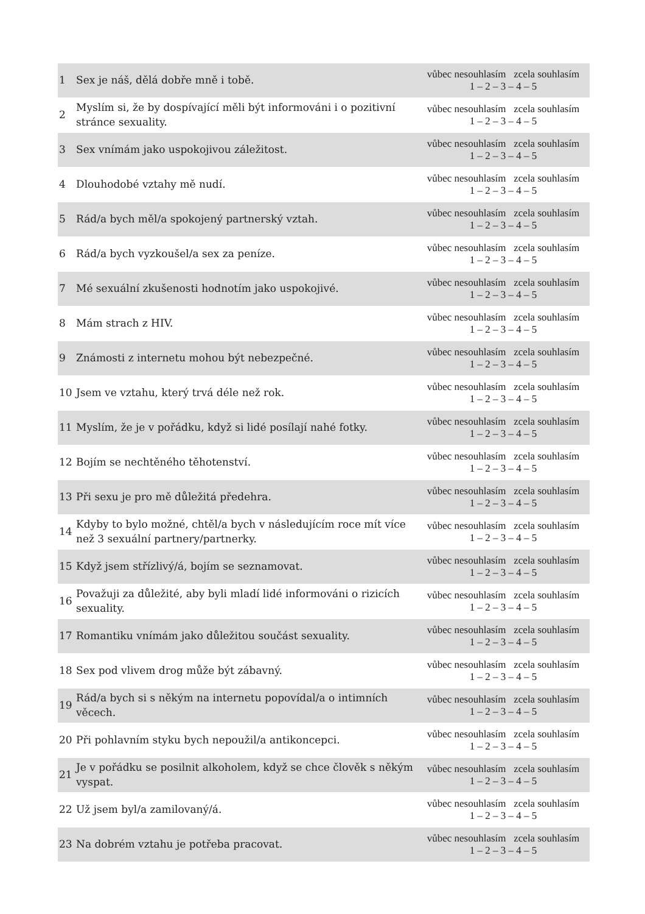| 1 | Sex je náš, dělá dobře mně i tobě. | vůbec nesouhlasím zcela souhlasím 1 – 2 – 3 – 4 – 5 |
| 2 | Myslím si, že by dospívající měli být informováni i o pozitivní stránce sexuality. | vůbec nesouhlasím zcela souhlasím 1 – 2 – 3 – 4 – 5 |
| 3 | Sex vnímám jako uspokojivou záležitost. | vůbec nesouhlasím zcela souhlasím 1 – 2 – 3 – 4 – 5 |
| 4 | Dlouhodobé vztahy mě nudí. | vůbec nesouhlasím zcela souhlasím 1 – 2 – 3 – 4 – 5 |
| 5 | Rád/a bych měl/a spokojený partnerský vztah. | vůbec nesouhlasím zcela souhlasím 1 – 2 – 3 – 4 – 5 |
| 6 | Rád/a bych vyzkoušel/a sex za peníze. | vůbec nesouhlasím zcela souhlasím 1 – 2 – 3 – 4 – 5 |
| 7 | Mé sexuální zkušenosti hodnotím jako uspokojivé. | vůbec nesouhlasím zcela souhlasím 1 – 2 – 3 – 4 – 5 |
| 8 | Mám strach z HIV. | vůbec nesouhlasím zcela souhlasím 1 – 2 – 3 – 4 – 5 |
| 9 | Známosti z internetu mohou být nebezpečné. | vůbec nesouhlasím zcela souhlasím 1 – 2 – 3 – 4 – 5 |
| 10 | Jsem ve vztahu, který trvá déle než rok. | vůbec nesouhlasím zcela souhlasím 1 – 2 – 3 – 4 – 5 |
| 11 | Myslím, že je v pořádku, když si lidé posílají nahé fotky. | vůbec nesouhlasím zcela souhlasím 1 – 2 – 3 – 4 – 5 |
| 12 | Bojím se nechtěného těhotenství. | vůbec nesouhlasím zcela souhlasím 1 – 2 – 3 – 4 – 5 |
| 13 | Při sexu je pro mě důležitá předehra. | vůbec nesouhlasím zcela souhlasím 1 – 2 – 3 – 4 – 5 |
| 14 | Kdyby to bylo možné, chtěl/a bych v následujícím roce mít více než 3 sexuální partnery/partnerky. | vůbec nesouhlasím zcela souhlasím 1 – 2 – 3 – 4 – 5 |
| 15 | Když jsem střízlivý/á, bojím se seznamovat. | vůbec nesouhlasím zcela souhlasím 1 – 2 – 3 – 4 – 5 |
| 16 | Považuji za důležité, aby byli mladí lidé informováni o rizicích sexuality. | vůbec nesouhlasím zcela souhlasím 1 – 2 – 3 – 4 – 5 |
| 17 | Romantiku vnímám jako důležitou součást sexuality. | vůbec nesouhlasím zcela souhlasím 1 – 2 – 3 – 4 – 5 |
| 18 | Sex pod vlivem drog může být zábavný. | vůbec nesouhlasím zcela souhlasím 1 – 2 – 3 – 4 – 5 |
| 19 | Rád/a bych si s někým na internetu popovídal/a o intimních věcech. | vůbec nesouhlasím zcela souhlasím 1 – 2 – 3 – 4 – 5 |
| 20 | Při pohlavním styku bych nepoužil/a antikoncepci. | vůbec nesouhlasím zcela souhlasím 1 – 2 – 3 – 4 – 5 |
| 21 | Je v pořádku se posilnit alkoholem, když se chce člověk s někým vyspat. | vůbec nesouhlasím zcela souhlasím 1 – 2 – 3 – 4 – 5 |
| 22 | Už jsem byl/a zamilovaný/á. | vůbec nesouhlasím zcela souhlasím 1 – 2 – 3 – 4 – 5 |
| 23 | Na dobrém vztahu je potřeba pracovat. | vůbec nesouhlasím zcela souhlasím 1 – 2 – 3 – 4 – 5 |